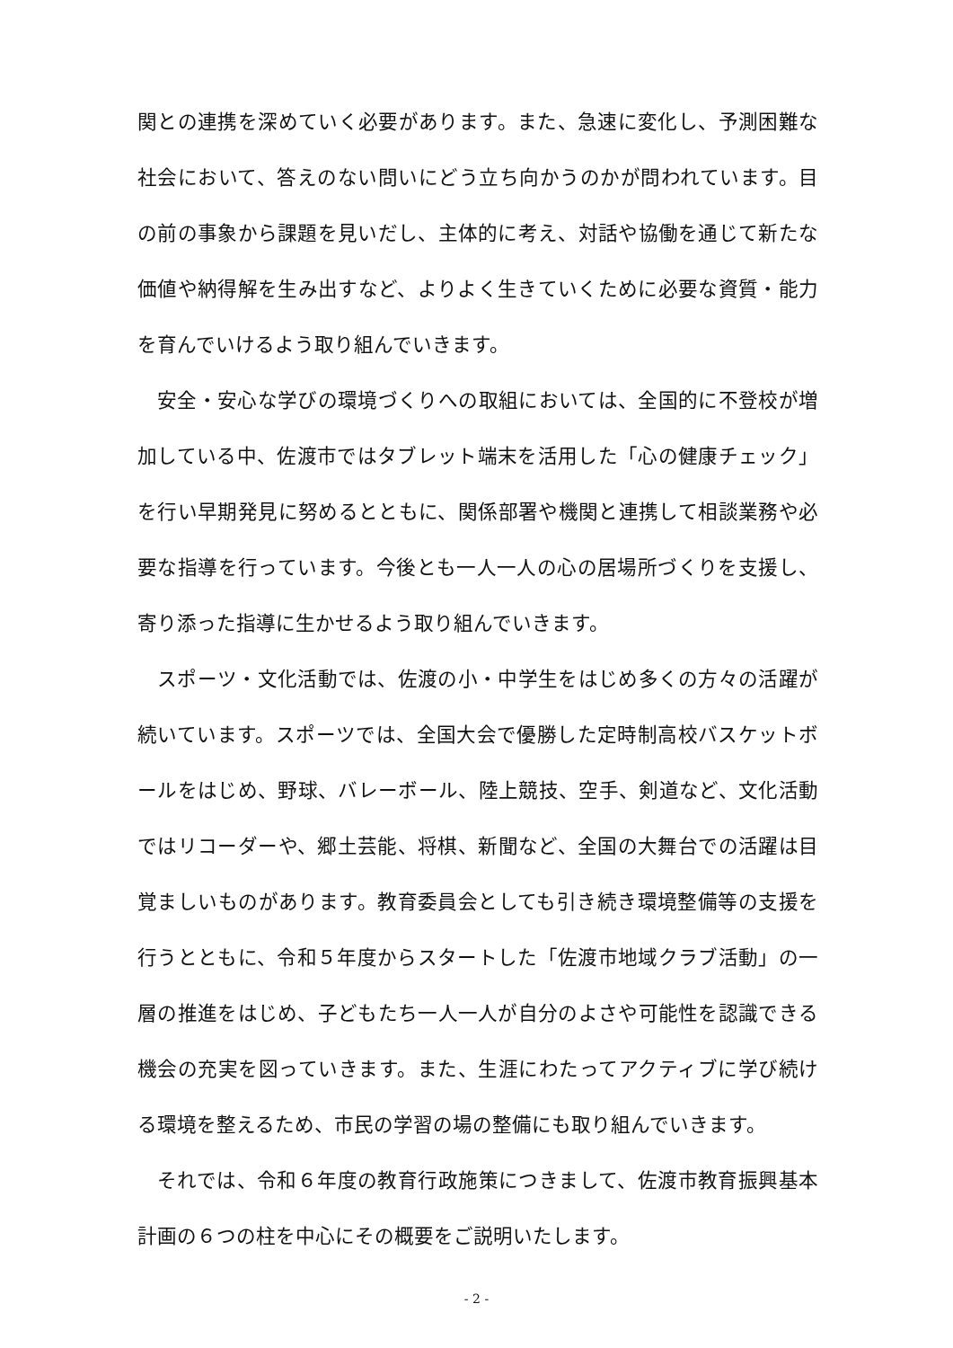関との連携を深めていく必要があります。また、急速に変化し、予測困難な社会において、答えのない問いにどう立ち向かうのかが問われています。目の前の事象から課題を見いだし、主体的に考え、対話や協働を通じて新たな価値や納得解を生み出すなど、よりよく生きていくために必要な資質・能力を育んでいけるよう取り組んでいきます。
安全・安心な学びの環境づくりへの取組においては、全国的に不登校が増加している中、佐渡市ではタブレット端末を活用した「心の健康チェック」を行い早期発見に努めるとともに、関係部署や機関と連携して相談業務や必要な指導を行っています。今後とも一人一人の心の居場所づくりを支援し、寄り添った指導に生かせるよう取り組んでいきます。
スポーツ・文化活動では、佐渡の小・中学生をはじめ多くの方々の活躍が続いています。スポーツでは、全国大会で優勝した定時制高校バスケットボールをはじめ、野球、バレーボール、陸上競技、空手、剣道など、文化活動ではリコーダーや、郷土芸能、将棋、新聞など、全国の大舞台での活躍は目覚ましいものがあります。教育委員会としても引き続き環境整備等の支援を行うとともに、令和５年度からスタートした「佐渡市地域クラブ活動」の一層の推進をはじめ、子どもたち一人一人が自分のよさや可能性を認識できる機会の充実を図っていきます。また、生涯にわたってアクティブに学び続ける環境を整えるため、市民の学習の場の整備にも取り組んでいきます。
それでは、令和６年度の教育行政施策につきまして、佐渡市教育振興基本計画の６つの柱を中心にその概要をご説明いたします。
- 2 -